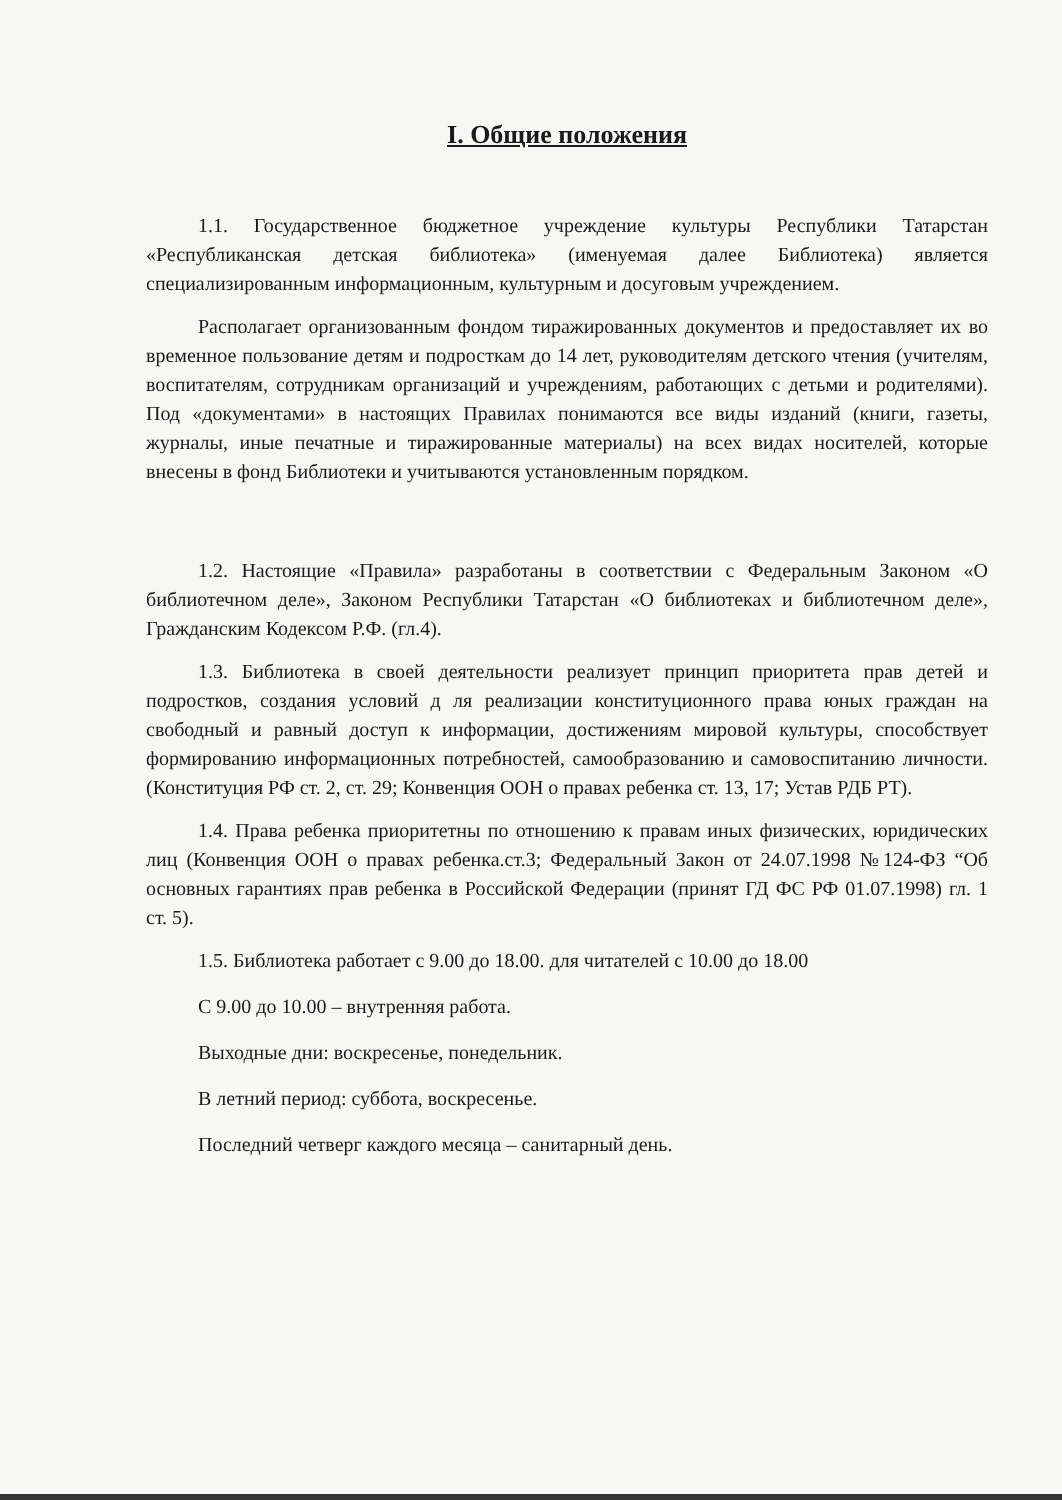I. Общие положения
1.1. Государственное бюджетное учреждение культуры Республики Татарстан «Республиканская детская библиотека» (именуемая далее Библиотека) является специализированным информационным, культурным и досуговым учреждением.
Располагает организованным фондом тиражированных документов и предоставляет их во временное пользование детям и подросткам до 14 лет, руководителям детского чтения (учителям, воспитателям, сотрудникам организаций и учреждениям, работающих с детьми и родителями). Под «документами» в настоящих Правилах понимаются все виды изданий (книги, газеты, журналы, иные печатные и тиражированные материалы) на всех видах носителей, которые внесены в фонд Библиотеки и учитываются установленным порядком.
1.2. Настоящие «Правила» разработаны в соответствии с Федеральным Законом «О библиотечном деле», Законом Республики Татарстан «О библиотеках и библиотечном деле», Гражданским Кодексом Р.Ф. (гл.4).
1.3. Библиотека в своей деятельности реализует принцип приоритета прав детей и подростков, создания условий д ля реализации конституционного права юных граждан на свободный и равный доступ к информации, достижениям мировой культуры, способствует формированию информационных потребностей, самообразованию и самовоспитанию личности. (Конституция РФ ст. 2, ст. 29; Конвенция ООН о правах ребенка ст. 13, 17; Устав РДБ РТ).
1.4. Права ребенка приоритетны по отношению к правам иных физических, юридических лиц (Конвенция ООН о правах ребенка.ст.3; Федеральный Закон от 24.07.1998 №124-ФЗ “Об основных гарантиях прав ребенка в Российской Федерации (принят ГД ФС РФ 01.07.1998) гл. 1 ст. 5).
1.5. Библиотека работает с 9.00 до 18.00. для читателей с 10.00 до 18.00
С 9.00 до 10.00 – внутренняя работа.
Выходные дни: воскресенье, понедельник.
В летний период: суббота, воскресенье.
Последний четверг каждого месяца – санитарный день.